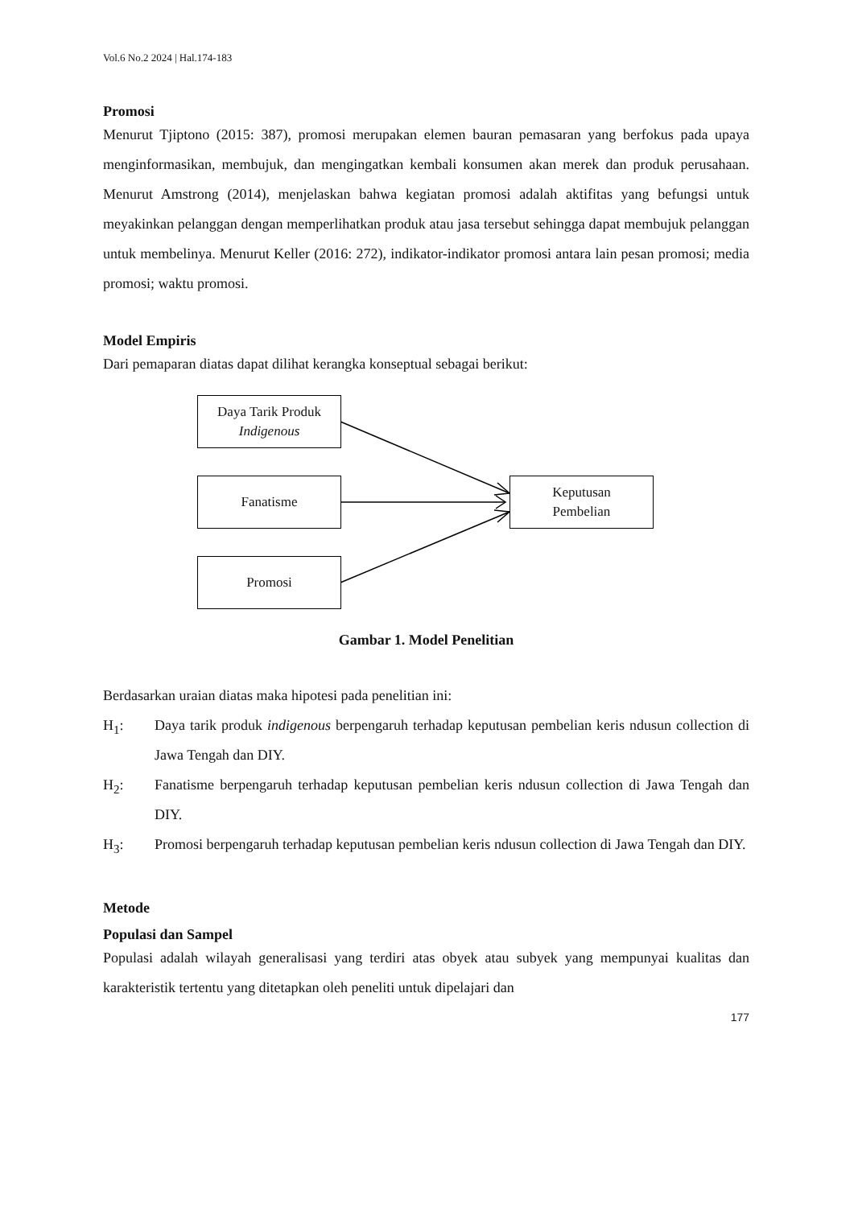Vol.6 No.2 2024 | Hal.174-183
Promosi
Menurut Tjiptono (2015: 387), promosi merupakan elemen bauran pemasaran yang berfokus pada upaya menginformasikan, membujuk, dan mengingatkan kembali konsumen akan merek dan produk perusahaan. Menurut Amstrong (2014), menjelaskan bahwa kegiatan promosi adalah aktifitas yang befungsi untuk meyakinkan pelanggan dengan memperlihatkan produk atau jasa tersebut sehingga dapat membujuk pelanggan untuk membelinya. Menurut Keller (2016: 272), indikator-indikator promosi antara lain pesan promosi; media promosi; waktu promosi.
Model Empiris
Dari pemaparan diatas dapat dilihat kerangka konseptual sebagai berikut:
Daya Tarik Produk
Indigenous
Fanatisme
Promosi
Keputusan
Pembelian
Gambar 1. Model Penelitian
Berdasarkan uraian diatas maka hipotesi pada penelitian ini:
H<sub>1</sub>: Daya tarik produk indigenous berpengaruh terhadap keputusan pembelian keris ndusun collection di Jawa Tengah dan DIY.
H<sub>2</sub>: Fanatisme berpengaruh terhadap keputusan pembelian keris ndusun collection di Jawa Tengah dan DIY.
H<sub>3</sub>: Promosi berpengaruh terhadap keputusan pembelian keris ndusun collection di Jawa Tengah dan DIY.
Metode
Populasi dan Sampel
Populasi adalah wilayah generalisasi yang terdiri atas obyek atau subyek yang mempunyai kualitas dan karakteristik tertentu yang ditetapkan oleh peneliti untuk dipelajari dan
177